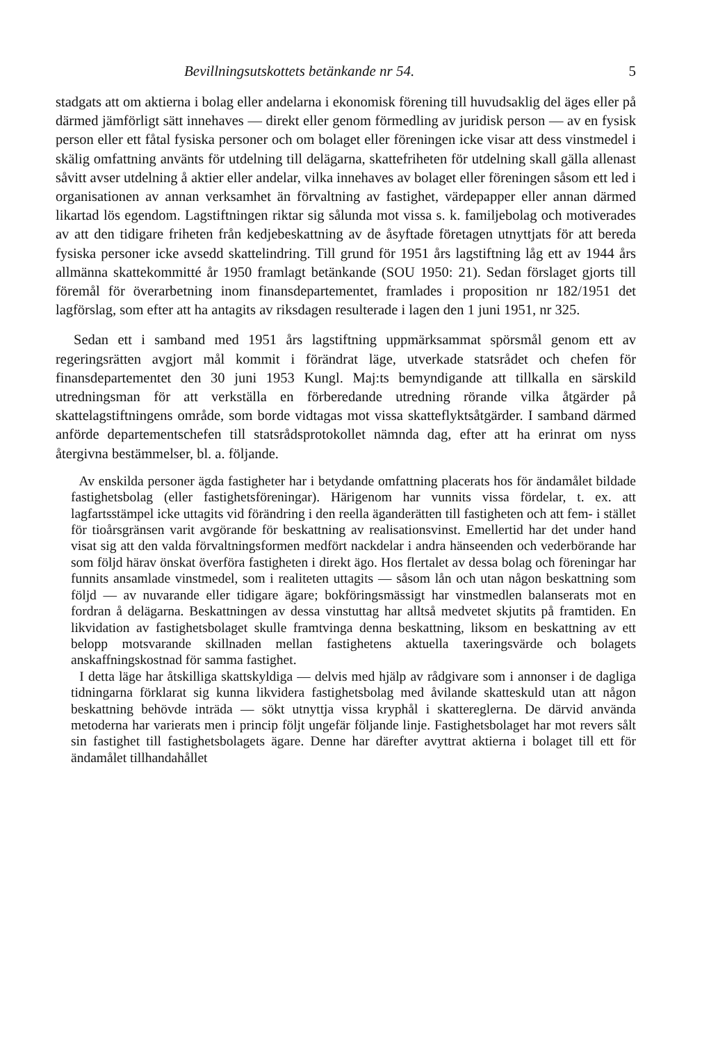Bevillningsutskottets betänkande nr 54. 5
stadgats att om aktierna i bolag eller andelarna i ekonomisk förening till huvudsaklig del äges eller på därmed jämförligt sätt innehaves — direkt eller genom förmedling av juridisk person — av en fysisk person eller ett fåtal fysiska personer och om bolaget eller föreningen icke visar att dess vinstmedel i skälig omfattning använts för utdelning till delägarna, skattefriheten för utdelning skall gälla allenast såvitt avser utdelning å aktier eller andelar, vilka innehaves av bolaget eller föreningen såsom ett led i organisationen av annan verksamhet än förvaltning av fastighet, värdepapper eller annan därmed likartad lös egendom. Lagstiftningen riktar sig sålunda mot vissa s. k. familjebolag och motiverades av att den tidigare friheten från kedjebeskattning av de åsyftade företagen utnyttjats för att bereda fysiska personer icke avsedd skattelindring. Till grund för 1951 års lagstiftning låg ett av 1944 års allmänna skattekommitté år 1950 framlagt betänkande (SOU 1950: 21). Sedan förslaget gjorts till föremål för överarbetning inom finansdepartementet, framlades i proposition nr 182/1951 det lagförslag, som efter att ha antagits av riksdagen resulterade i lagen den 1 juni 1951, nr 325.
Sedan ett i samband med 1951 års lagstiftning uppmärksammat spörsmål genom ett av regeringsrätten avgjort mål kommit i förändrat läge, utverkade statsrådet och chefen för finansdepartementet den 30 juni 1953 Kungl. Maj:ts bemyndigande att tillkalla en särskild utredningsman för att verkställa en förberedande utredning rörande vilka åtgärder på skattelagstiftningens område, som borde vidtagas mot vissa skatteflyktsåtgärder. I samband därmed anförde departementschefen till statsrådsprotokollet nämnda dag, efter att ha erinrat om nyss återgivna bestämmelser, bl. a. följande.
Av enskilda personer ägda fastigheter har i betydande omfattning placerats hos för ändamålet bildade fastighetsbolag (eller fastighetsföreningar). Härigenom har vunnits vissa fördelar, t. ex. att lagfartsstämpel icke uttagits vid förändring i den reella äganderätten till fastigheten och att fem- i stället för tioårsgränsen varit avgörande för beskattning av realisationsvinst. Emellertid har det under hand visat sig att den valda förvaltningsformen medfört nackdelar i andra hänseenden och vederbörande har som följd härav önskat överföra fastigheten i direkt ägo. Hos flertalet av dessa bolag och föreningar har funnits ansamlade vinstmedel, som i realiteten uttagits — såsom lån och utan någon beskattning som följd — av nuvarande eller tidigare ägare; bokföringsmässigt har vinstmedlen balanserats mot en fordran å delägarna. Beskattningen av dessa vinstuttag har alltså medvetet skjutits på framtiden. En likvidation av fastighetsbolaget skulle framtvinga denna beskattning, liksom en beskattning av ett belopp motsvarande skillnaden mellan fastighetens aktuella taxeringsvärde och bolagets anskaffningskostnad för samma fastighet.
I detta läge har åtskilliga skattskyldiga — delvis med hjälp av rådgivare som i annonser i de dagliga tidningarna förklarat sig kunna likvidera fastighetsbolag med åvilande skatteskuld utan att någon beskattning behövde inträda — sökt utnyttja vissa kryphål i skattereglerna. De därvid använda metoderna har varierats men i princip följt ungefär följande linje. Fastighetsbolaget har mot revers sålt sin fastighet till fastighetsbolagets ägare. Denne har därefter avyttrat aktierna i bolaget till ett för ändamålet tillhandahållet